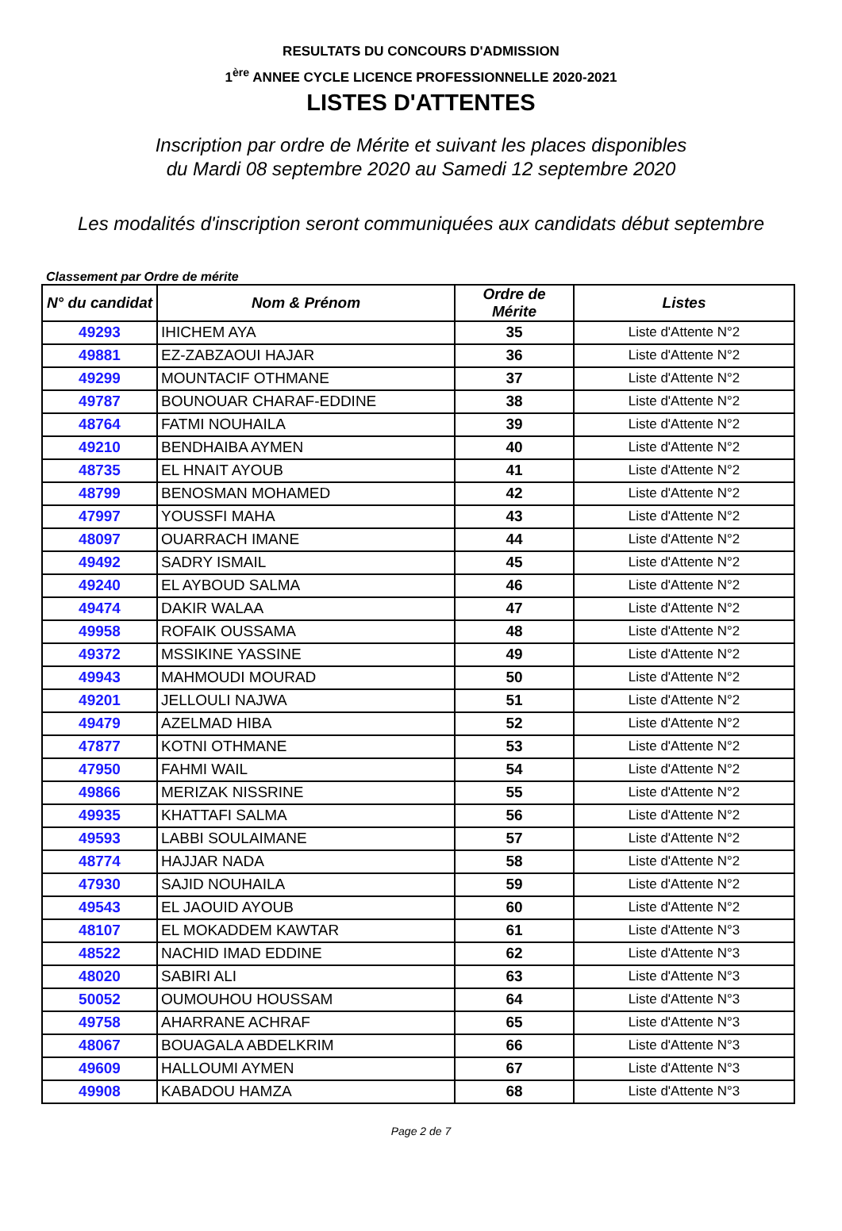RESULTATS DU CONCOURS D'ADMISSION
1<sup>ère</sup> ANNEE CYCLE LICENCE PROFESSIONNELLE 2020-2021
LISTES D'ATTENTES
Inscription par ordre de Mérite et suivant les places disponibles
du Mardi 08 septembre 2020 au Samedi 12 septembre 2020
Les modalités d'inscription seront communiquées aux candidats début septembre
Classement par Ordre de mérite
| N° du candidat | Nom & Prénom | Ordre de Mérite | Listes |
| --- | --- | --- | --- |
| 49293 | IHICHEM AYA | 35 | Liste d'Attente N°2 |
| 49881 | EZ-ZABZAOUI HAJAR | 36 | Liste d'Attente N°2 |
| 49299 | MOUNTACIF OTHMANE | 37 | Liste d'Attente N°2 |
| 49787 | BOUNOUAR CHARAF-EDDINE | 38 | Liste d'Attente N°2 |
| 48764 | FATMI NOUHAILA | 39 | Liste d'Attente N°2 |
| 49210 | BENDHAIBA AYMEN | 40 | Liste d'Attente N°2 |
| 48735 | EL HNAIT AYOUB | 41 | Liste d'Attente N°2 |
| 48799 | BENOSMAN MOHAMED | 42 | Liste d'Attente N°2 |
| 47997 | YOUSSFI MAHA | 43 | Liste d'Attente N°2 |
| 48097 | OUARRACH IMANE | 44 | Liste d'Attente N°2 |
| 49492 | SADRY ISMAIL | 45 | Liste d'Attente N°2 |
| 49240 | EL AYBOUD SALMA | 46 | Liste d'Attente N°2 |
| 49474 | DAKIR WALAA | 47 | Liste d'Attente N°2 |
| 49958 | ROFAIK OUSSAMA | 48 | Liste d'Attente N°2 |
| 49372 | MSSIKINE YASSINE | 49 | Liste d'Attente N°2 |
| 49943 | MAHMOUDI MOURAD | 50 | Liste d'Attente N°2 |
| 49201 | JELLOULI NAJWA | 51 | Liste d'Attente N°2 |
| 49479 | AZELMAD HIBA | 52 | Liste d'Attente N°2 |
| 47877 | KOTNI OTHMANE | 53 | Liste d'Attente N°2 |
| 47950 | FAHMI WAIL | 54 | Liste d'Attente N°2 |
| 49866 | MERIZAK NISSRINE | 55 | Liste d'Attente N°2 |
| 49935 | KHATTAFI SALMA | 56 | Liste d'Attente N°2 |
| 49593 | LABBI SOULAIMANE | 57 | Liste d'Attente N°2 |
| 48774 | HAJJAR NADA | 58 | Liste d'Attente N°2 |
| 47930 | SAJID NOUHAILA | 59 | Liste d'Attente N°2 |
| 49543 | EL JAOUID AYOUB | 60 | Liste d'Attente N°2 |
| 48107 | EL MOKADDEM KAWTAR | 61 | Liste d'Attente N°3 |
| 48522 | NACHID IMAD EDDINE | 62 | Liste d'Attente N°3 |
| 48020 | SABIRI ALI | 63 | Liste d'Attente N°3 |
| 50052 | OUMOUHOU HOUSSAM | 64 | Liste d'Attente N°3 |
| 49758 | AHARRANE ACHRAF | 65 | Liste d'Attente N°3 |
| 48067 | BOUAGALA ABDELKRIM | 66 | Liste d'Attente N°3 |
| 49609 | HALLOUMI AYMEN | 67 | Liste d'Attente N°3 |
| 49908 | KABADOU HAMZA | 68 | Liste d'Attente N°3 |
Page 2 de 7